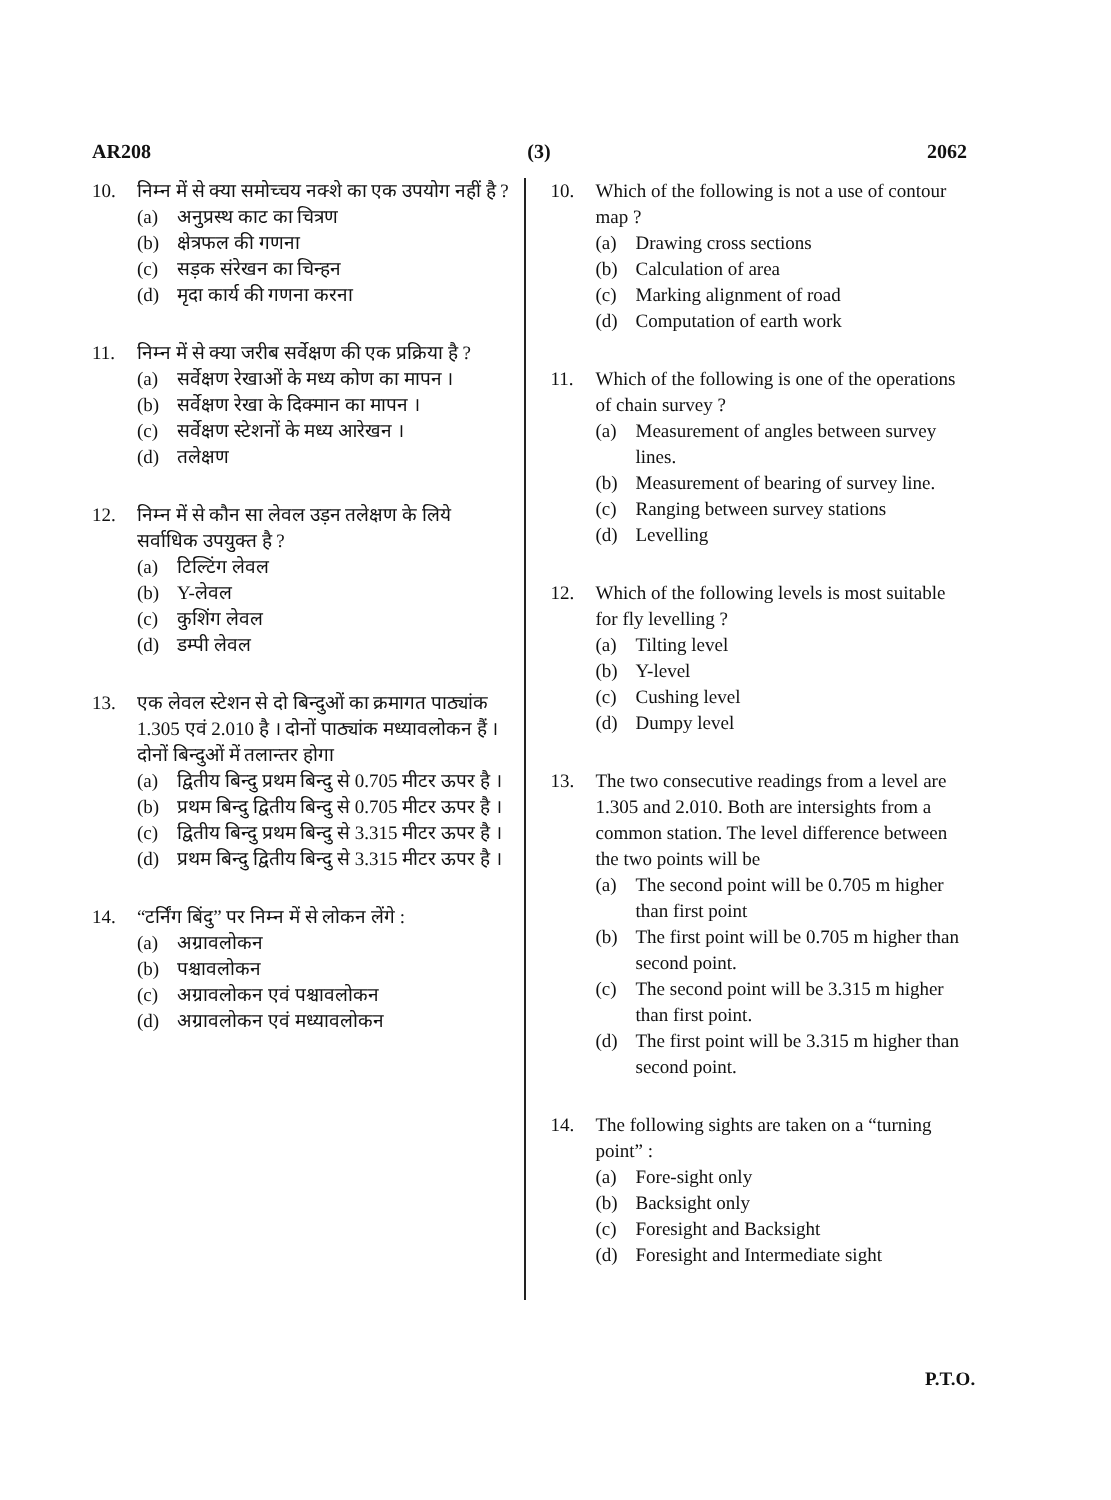AR208 (3) 2062
10. निम्न में से क्या समोच्चय नक्शे का एक उपयोग नहीं है ?
(a) अनुप्रस्थ काट का चित्रण
(b) क्षेत्रफल की गणना
(c) सड़क संरेखन का चिन्हन
(d) मृदा कार्य की गणना करना
11. निम्न में से क्या जरीब सर्वेक्षण की एक प्रक्रिया है ?
(a) सर्वेक्षण रेखाओं के मध्य कोण का मापन ।
(b) सर्वेक्षण रेखा के दिक्मान का मापन ।
(c) सर्वेक्षण स्टेशनों के मध्य आरेखन ।
(d) तलेक्षण
12. निम्न में से कौन सा लेवल उड़न तलेक्षण के लिये सर्वाधिक उपयुक्त है ?
(a) टिल्टिंग लेवल
(b) Y-लेवल
(c) कुशिंग लेवल
(d) डम्पी लेवल
13. एक लेवल स्टेशन से दो बिन्दुओं का क्रमागत पाठ्यांक 1.305 एवं 2.010 है । दोनों पाठ्यांक मध्यावलोकन हैं । दोनों बिन्दुओं में तलान्तर होगा
(a) द्वितीय बिन्दु प्रथम बिन्दु से 0.705 मीटर ऊपर है ।
(b) प्रथम बिन्दु द्वितीय बिन्दु से 0.705 मीटर ऊपर है ।
(c) द्वितीय बिन्दु प्रथम बिन्दु से 3.315 मीटर ऊपर है ।
(d) प्रथम बिन्दु द्वितीय बिन्दु से 3.315 मीटर ऊपर है ।
14. “टर्निंग बिंदु” पर निम्न में से लोकन लेंगे :
(a) अग्रावलोकन
(b) पश्चावलोकन
(c) अग्रावलोकन एवं पश्चावलोकन
(d) अग्रावलोकन एवं मध्यावलोकन
10. Which of the following is not a use of contour map ?
(a) Drawing cross sections
(b) Calculation of area
(c) Marking alignment of road
(d) Computation of earth work
11. Which of the following is one of the operations of chain survey ?
(a) Measurement of angles between survey lines.
(b) Measurement of bearing of survey line.
(c) Ranging between survey stations
(d) Levelling
12. Which of the following levels is most suitable for fly levelling ?
(a) Tilting level
(b) Y-level
(c) Cushing level
(d) Dumpy level
13. The two consecutive readings from a level are 1.305 and 2.010. Both are intersights from a common station. The level difference between the two points will be
(a) The second point will be 0.705 m higher than first point
(b) The first point will be 0.705 m higher than second point.
(c) The second point will be 3.315 m higher than first point.
(d) The first point will be 3.315 m higher than second point.
14. The following sights are taken on a “turning point” :
(a) Fore-sight only
(b) Backsight only
(c) Foresight and Backsight
(d) Foresight and Intermediate sight
P.T.O.